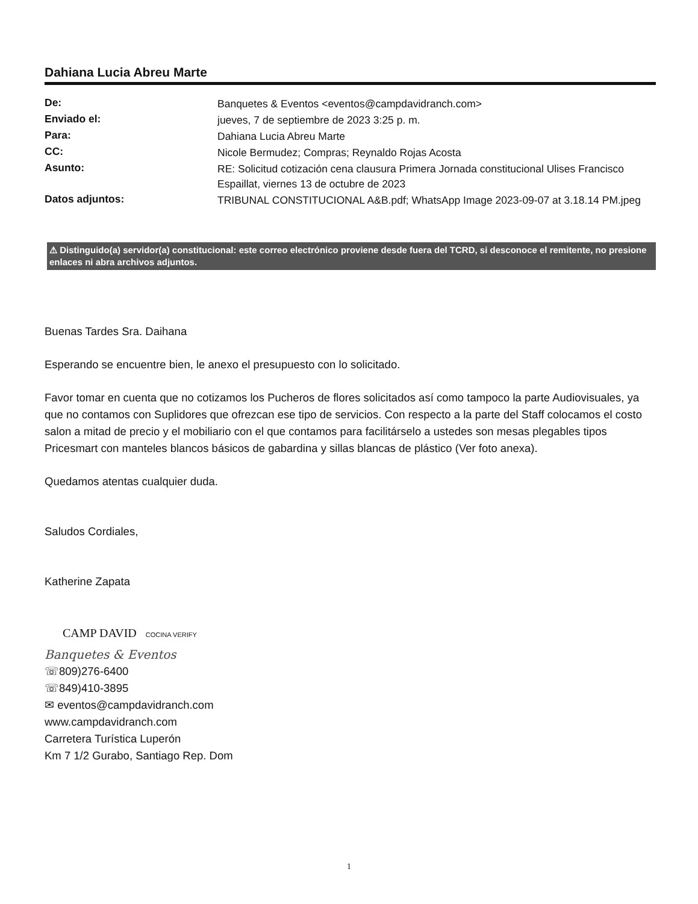Dahiana Lucia Abreu Marte
| De: | Banquetes & Eventos <eventos@campdavidranch.com> |
| Enviado el: | jueves, 7 de septiembre de 2023 3:25 p. m. |
| Para: | Dahiana Lucia Abreu Marte |
| CC: | Nicole Bermudez; Compras; Reynaldo Rojas Acosta |
| Asunto: | RE: Solicitud cotización cena clausura Primera Jornada constitucional Ulises Francisco Espaillat, viernes 13 de octubre de 2023 |
| Datos adjuntos: | TRIBUNAL CONSTITUCIONAL A&B.pdf; WhatsApp Image 2023-09-07 at 3.18.14 PM.jpeg |
⚠ Distinguido(a) servidor(a) constitucional: este correo electrónico proviene desde fuera del TCRD, si desconoce el remitente, no presione enlaces ni abra archivos adjuntos.
Buenas Tardes Sra. Daihana
Esperando se encuentre bien, le anexo el presupuesto con lo solicitado.
Favor tomar en cuenta que no cotizamos los Pucheros de flores solicitados así como tampoco la parte Audiovisuales, ya que no contamos con Suplidores que ofrezcan ese tipo de servicios. Con respecto a la parte del Staff colocamos el costo salon a mitad de precio y el mobiliario con el que contamos para facilitárselo a ustedes son mesas plegables tipos Pricesmart con manteles blancos básicos de gabardina y sillas blancas de plástico (Ver foto anexa).
Quedamos atentas cualquier duda.
Saludos Cordiales,
Katherine Zapata
CAMP DAVID COCINA VERIFY
Banquetes & Eventos
☏809)276-6400
☏849)410-3895
✉ eventos@campdavidranch.com
www.campdavidranch.com
Carretera Turística Luperón
Km 7 1/2 Gurabo, Santiago Rep. Dom
1